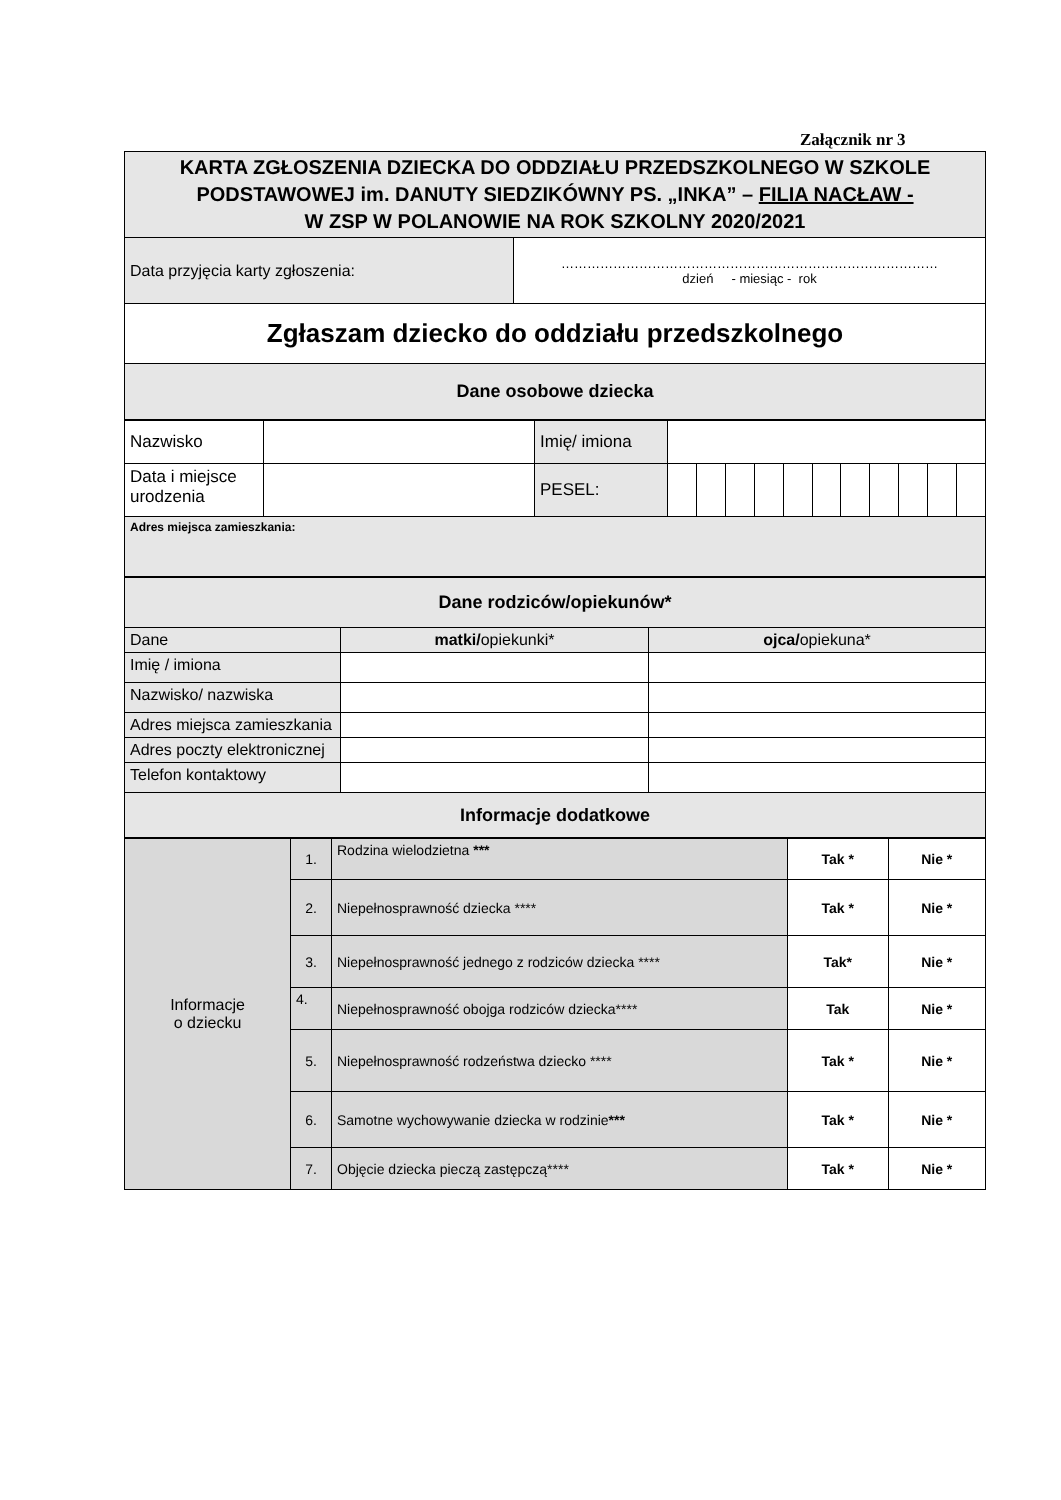Załącznik nr 3
| KARTA ZGŁOSZENIA DZIECKA DO ODDZIAŁU PRZEDSZKOLNEGO W SZKOLE PODSTAWOWEJ im. DANUTY SIEDZIKÓWNY PS. „INKA” – FILIA NACŁAW - W ZSP W POLANOWIE NA ROK SZKOLNY 2020/2021 | |
| Data przyjęcia karty zgłoszenia: | …………………………………………………………………………… dzień - miesiąc - rok |
| Zgłaszam dziecko do oddziału przedszkolnego | |
| Dane osobowe dziecka | |
| Nazwisko | | Imię/ imiona | | | | | | | | | | | |
| Data i miejsce urodzenia | | PESEL: | | | | | | | | | | | |
| Adres miejsca zamieszkania: | | | | | | | | | | | | | |
| Dane rodziców/opiekunów* | | |
| Dane | matki/ opiekunki* | ojca/ opiekuna* |
| Imię / imiona | | |
| Nazwisko/ nazwiska | | |
| Adres miejsca zamieszkania | | |
| Adres poczty elektronicznej | | |
| Telefon kontaktowy | | |
| Informacje dodatkowe | | |
| Informacje o dziecku | 1. | Rodzina wielodzietna *** | Tak * | Nie * |
| | 2. | Niepełnosprawność dziecka **** | Tak * | Nie * |
| | 3. | Niepełnosprawność jednego z rodziców dziecka **** | Tak* | Nie * |
| | 4. | Niepełnosprawność obojga rodziców dziecka**** | Tak | Nie * |
| | 5. | Niepełnosprawność rodzeństwa dziecko **** | Tak * | Nie * |
| | 6. | Samotne wychowywanie dziecka w rodzinie *** | Tak * | Nie * |
| | 7. | Objęcie dziecka pieczą zastępczą**** | Tak * | Nie * |